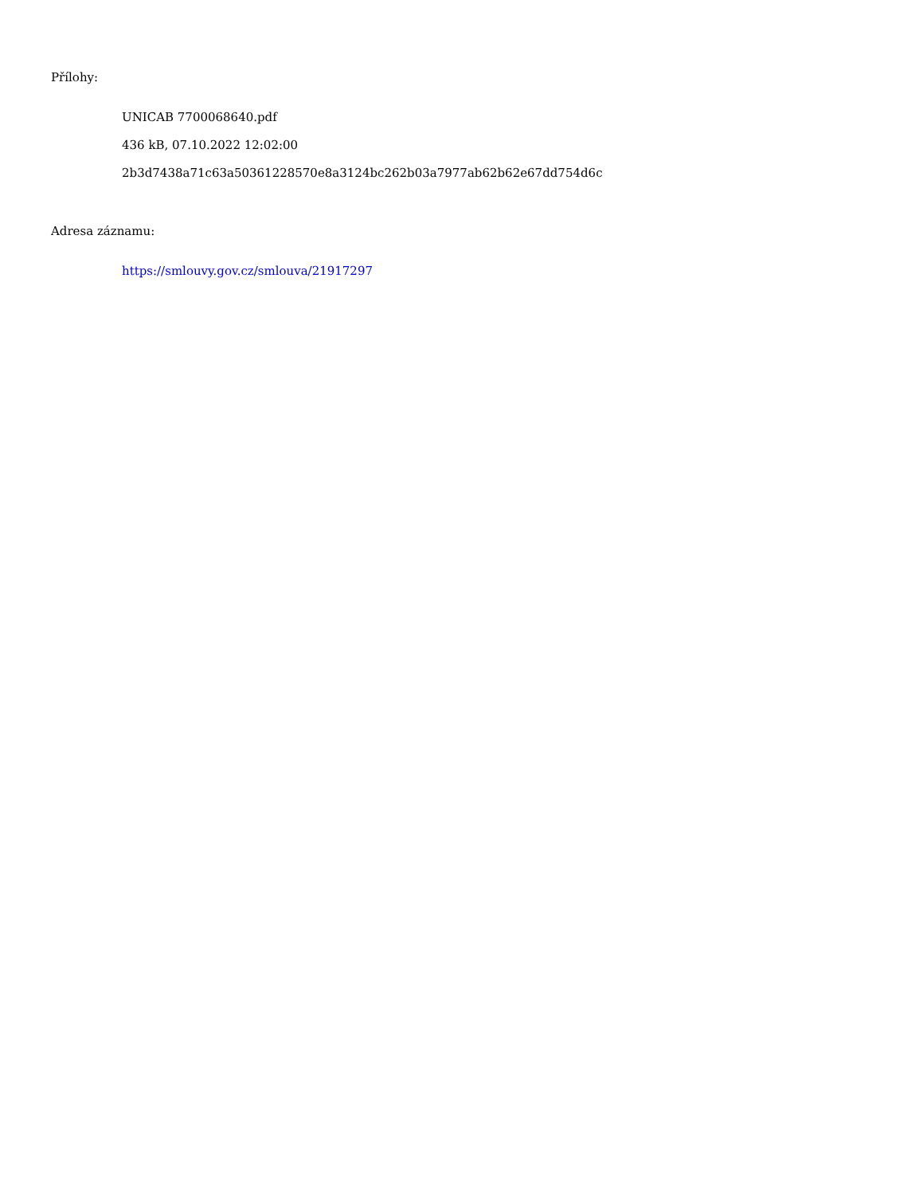Přílohy:
UNICAB 7700068640.pdf
436 kB, 07.10.2022 12:02:00
2b3d7438a71c63a50361228570e8a3124bc262b03a7977ab62b62e67dd754d6c
Adresa záznamu:
https://smlouvy.gov.cz/smlouva/21917297